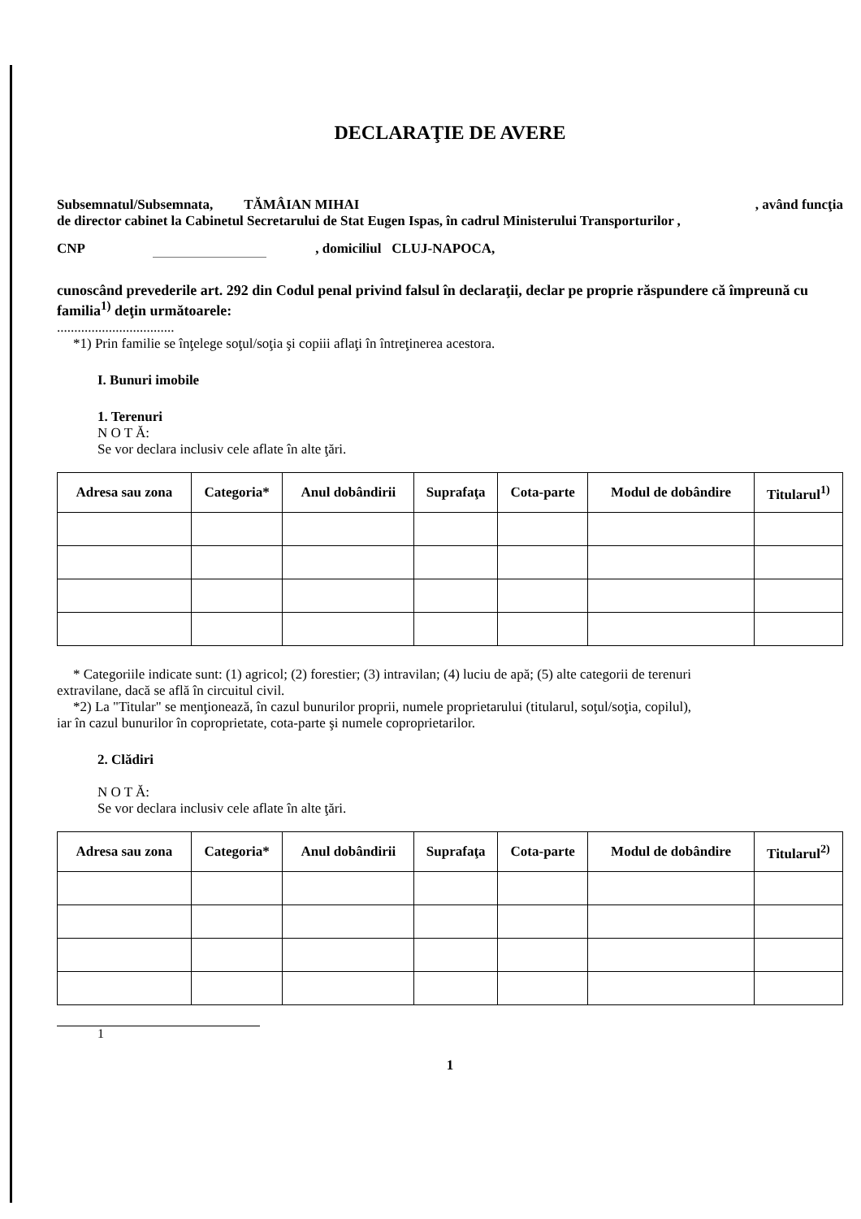DECLARAŢIE DE AVERE
Subsemnatul/Subsemnata, TĂMÂIAN MIHAI, având funcţia
de director cabinet la Cabinetul Secretarului de Stat Eugen Ispas, în cadrul Ministerului Transporturilor ,
CNP , domiciliul CLUJ-NAPOCA,
cunoscând prevederile art. 292 din Codul penal privind falsul în declaraţii, declar pe proprie răspundere că împreună cu familia<sup>1)</sup> deţin următoarele:
..................................
*1) Prin familie se înţelege soţul/soţia şi copiii aflaţi în întreţinerea acestora.
I. Bunuri imobile
1. Terenuri
N O T Ă:
Se vor declara inclusiv cele aflate în alte ţări.
| Adresa sau zona | Categoria* | Anul dobândirii | Suprafaţa | Cota-parte | Modul de dobândire | Titularul<sup>1)</sup> |
| --- | --- | --- | --- | --- | --- | --- |
* Categoriile indicate sunt: (1) agricol; (2) forestier; (3) intravilan; (4) luciu de apă; (5) alte categorii de terenuri
extravilane, dacă se află în circuitul civil.
*2) La "Titular" se menţionează, în cazul bunurilor proprii, numele proprietarului (titularul, soţul/soţia, copilul),
iar în cazul bunurilor în coproprietate, cota-parte şi numele coproprietarilor.
2. Clădiri
N O T Ă:
Se vor declara inclusiv cele aflate în alte ţări.
| Adresa sau zona | Categoria* | Anul dobândirii | Suprafaţa | Cota-parte | Modul de dobândire | Titularul<sup>2)</sup> |
| --- | --- | --- | --- | --- | --- | --- |
1
1